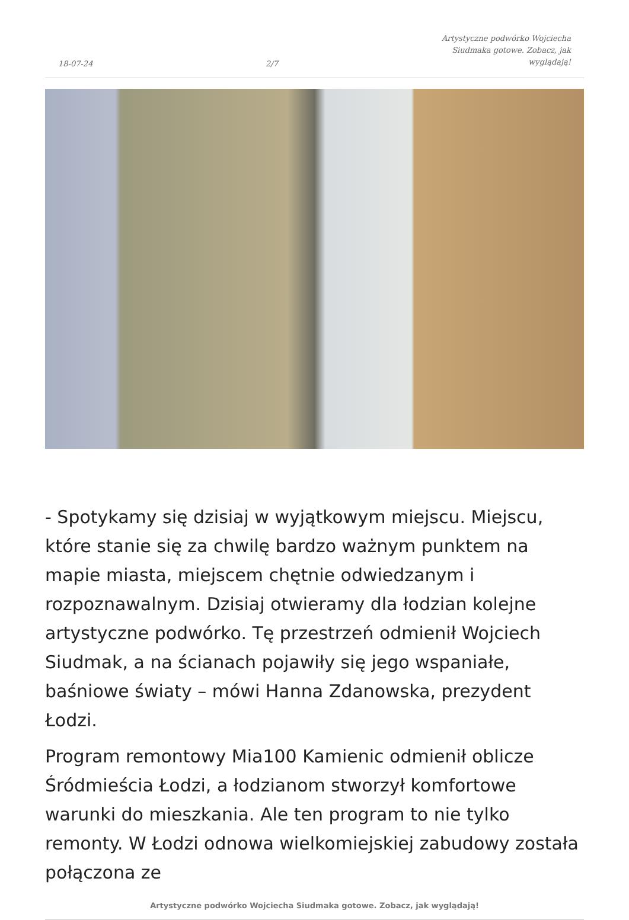18-07-24
2/7
Artystyczne podwórko Wojciecha
Siudmaka gotowe. Zobacz, jak
wyglądają!
- Spotykamy się dzisiaj w wyjątkowym miejscu. Miejscu, które stanie się za chwilę bardzo ważnym punktem na mapie miasta, miejscem chętnie odwiedzanym i rozpoznawalnym. Dzisiaj otwieramy dla łodzian kolejne artystyczne podwórko. Tę przestrzeń odmienił Wojciech Siudmak, a na ścianach pojawiły się jego wspaniałe, baśniowe światy – mówi Hanna Zdanowska, prezydent Łodzi.
Program remontowy Mia100 Kamienic odmienił oblicze Śródmieścia Łodzi, a łodzianom stworzył komfortowe warunki do mieszkania. Ale ten program to nie tylko remonty. W Łodzi odnowa wielkomiejskiej zabudowy została połączona ze
Artystyczne podwórko Wojciecha Siudmaka gotowe. Zobacz, jak wyglądają!